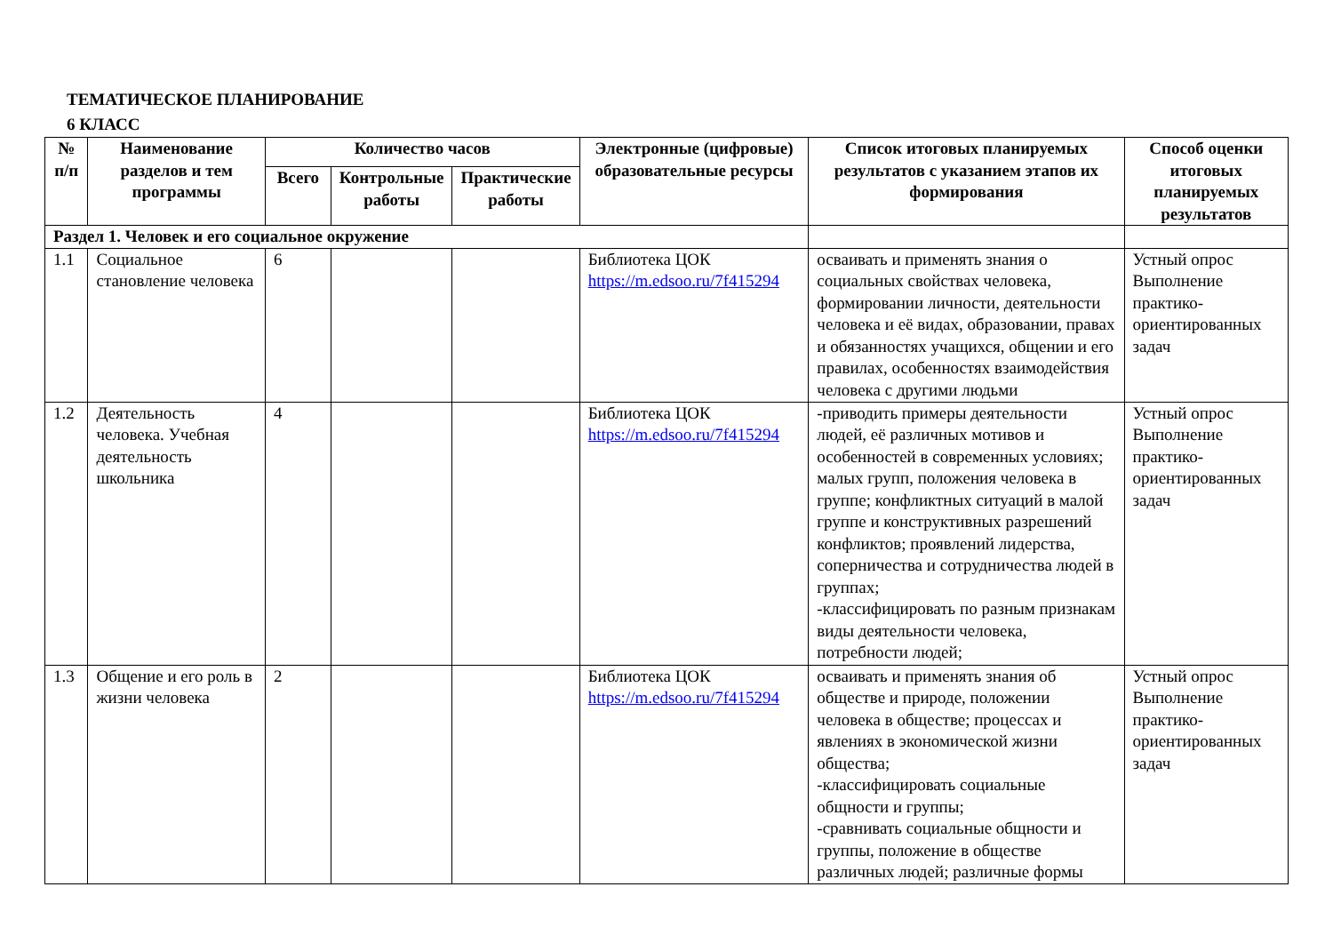ТЕМАТИЧЕСКОЕ ПЛАНИРОВАНИЕ
6 КЛАСС
| № п/п | Наименование разделов и тем программы | Количество часов | | | Электронные (цифровые) образовательные ресурсы | Список итоговых планируемых результатов с указанием этапов их формирования | Способ оценки итоговых планируемых результатов |
| --- | --- | --- | --- | --- | --- | --- | --- |
| | | Всего | Контрольные работы | Практические работы | | | |
| Раздел 1. Человек и его социальное окружение | | | | | | | |
| 1.1 | Социальное становление человека | 6 | | | Библиотека ЦОК https://m.edsoo.ru/7f415294 | осваивать и применять знания о социальных свойствах человека, формировании личности, деятельности человека и её видах, образовании, правах и обязанностях учащихся, общении и его правилах, особенностях взаимодействия человека с другими людьми | Устный опрос Выполнение практико-ориентированных задач |
| 1.2 | Деятельность человека. Учебная деятельность школьника | 4 | | | Библиотека ЦОК https://m.edsoo.ru/7f415294 | -приводить примеры деятельности людей, её различных мотивов и особенностей в современных условиях; малых групп, положения человека в группе; конфликтных ситуаций в малой группе и конструктивных разрешений конфликтов; проявлений лидерства, соперничества и сотрудничества людей в группах; -классифицировать по разным признакам виды деятельности человека, потребности людей; | Устный опрос Выполнение практико-ориентированных задач |
| 1.3 | Общение и его роль в жизни человека | 2 | | | Библиотека ЦОК https://m.edsoo.ru/7f415294 | осваивать и применять знания об обществе и природе, положении человека в обществе; процессах и явлениях в экономической жизни общества; -классифицировать социальные общности и группы; -сравнивать социальные общности и группы, положение в обществе различных людей; различные формы | Устный опрос Выполнение практико-ориентированных задач |